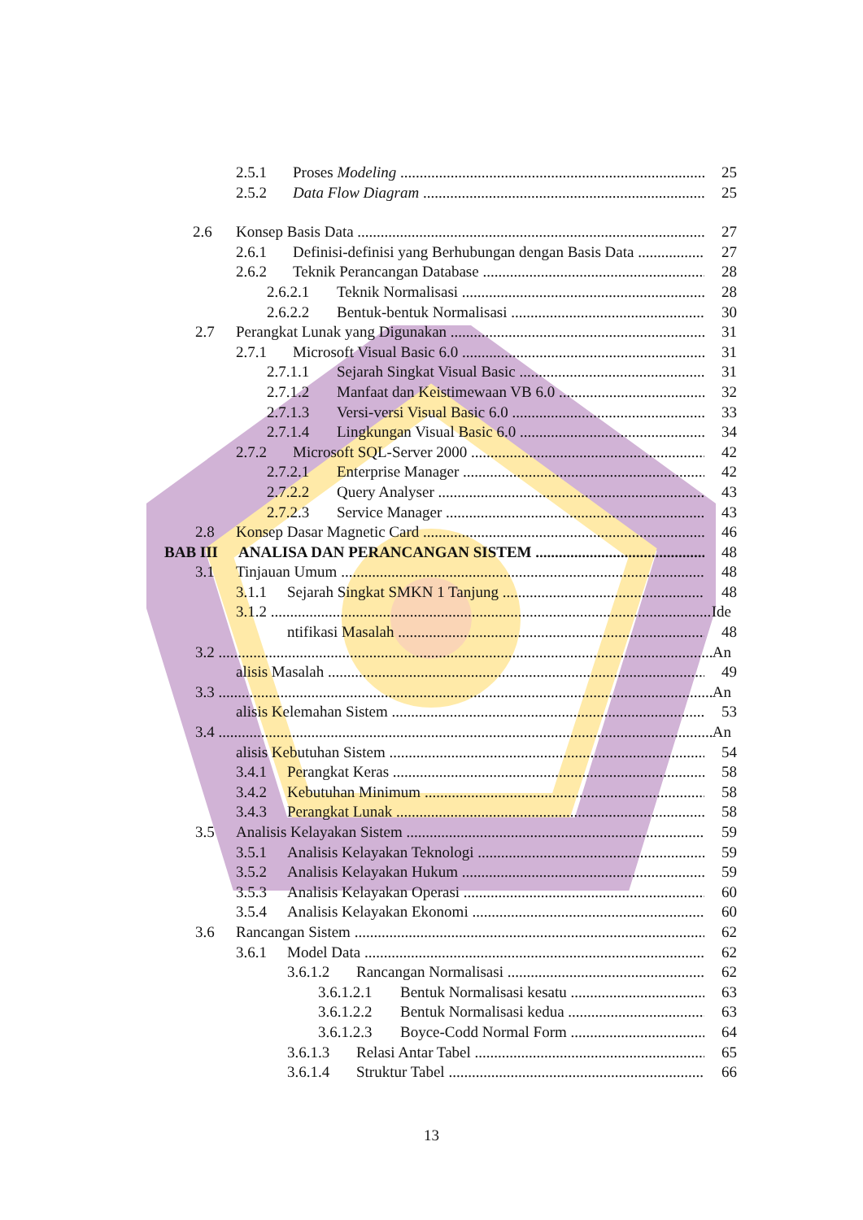2.5.1 Proses Modeling 25
2.5.2 Data Flow Diagram 25
2.6 Konsep Basis Data 27
2.6.1 Definisi-definisi yang Berhubungan dengan Basis Data 27
2.6.2 Teknik Perancangan Database 28
2.6.2.1 Teknik Normalisasi 28
2.6.2.2 Bentuk-bentuk Normalisasi 30
2.7 Perangkat Lunak yang Digunakan 31
2.7.1 Microsoft Visual Basic 6.0 31
2.7.1.1 Sejarah Singkat Visual Basic 31
2.7.1.2 Manfaat dan Keistimewaan VB 6.0 32
2.7.1.3 Versi-versi Visual Basic 6.0 33
2.7.1.4 Lingkungan Visual Basic 6.0 34
2.7.2 Microsoft SQL-Server 2000 42
2.7.2.1 Enterprise Manager 42
2.7.2.2 Query Analyser 43
2.7.2.3 Service Manager 43
2.8 Konsep Dasar Magnetic Card 46
BAB III ANALISA DAN PERANCANGAN SISTEM 48
3.1 Tinjauan Umum 48
3.1.1 Sejarah Singkat SMKN 1 Tanjung 48
3.1.2 Ide
ntifikasi Masalah 48
3.2 An
alisis Masalah 49
3.3 An
alisis Kelemahan Sistem 53
3.4 An
alisis Kebutuhan Sistem 54
3.4.1 Perangkat Keras 58
3.4.2 Kebutuhan Minimum 58
3.4.3 Perangkat Lunak 58
3.5 Analisis Kelayakan Sistem 59
3.5.1 Analisis Kelayakan Teknologi 59
3.5.2 Analisis Kelayakan Hukum 59
3.5.3 Analisis Kelayakan Operasi 60
3.5.4 Analisis Kelayakan Ekonomi 60
3.6 Rancangan Sistem 62
3.6.1 Model Data 62
3.6.1.2 Rancangan Normalisasi 62
3.6.1.2.1 Bentuk Normalisasi kesatu 63
3.6.1.2.2 Bentuk Normalisasi kedua 63
3.6.1.2.3 Boyce-Codd Normal Form 64
3.6.1.3 Relasi Antar Tabel 65
3.6.1.4 Struktur Tabel 66
13